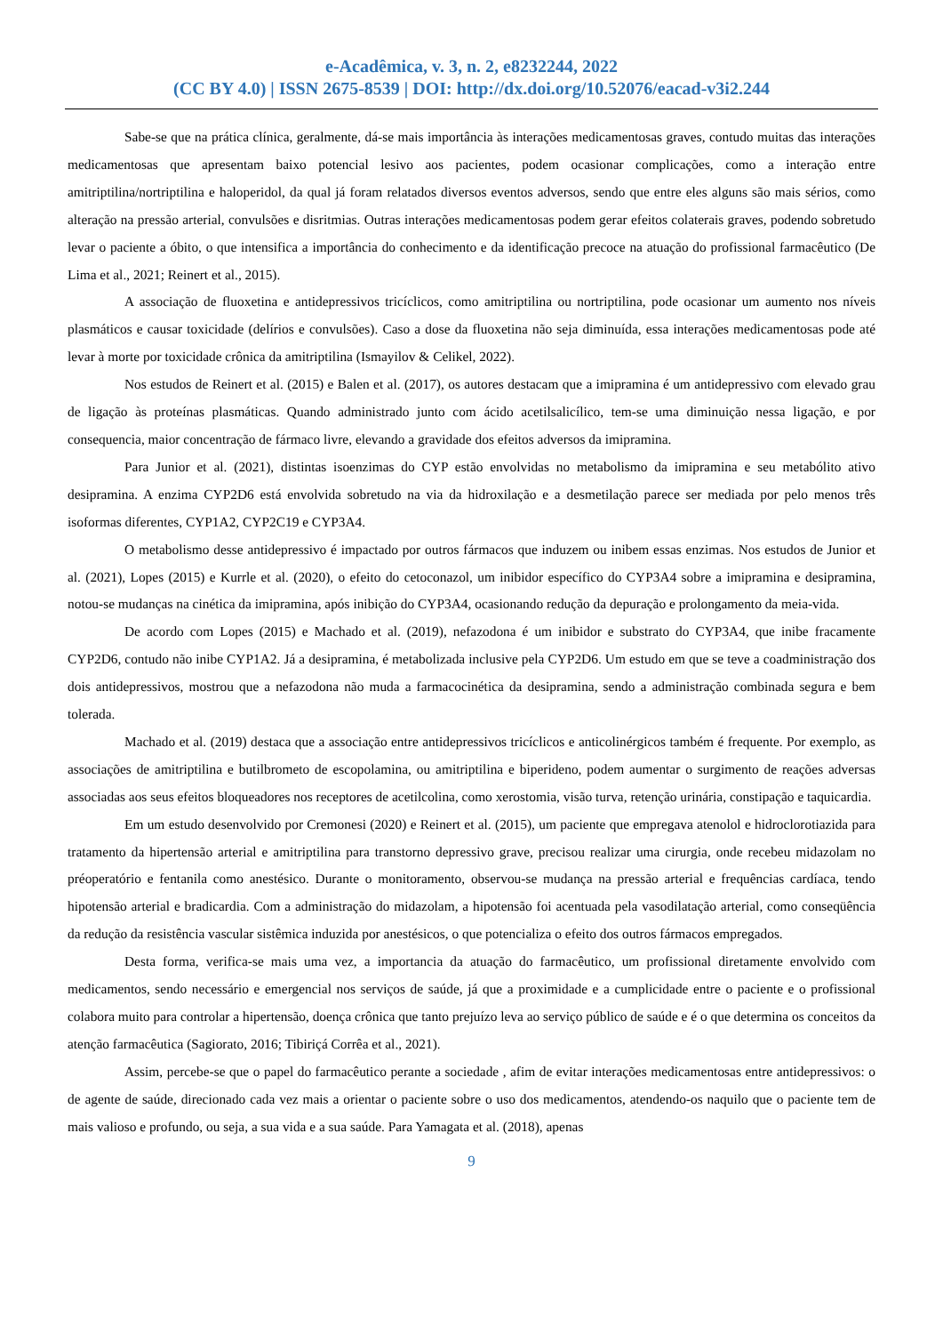e-Acadêmica, v. 3, n. 2, e8232244, 2022
(CC BY 4.0) | ISSN 2675-8539 | DOI: http://dx.doi.org/10.52076/eacad-v3i2.244
Sabe-se que na prática clínica, geralmente, dá-se mais importância às interações medicamentosas graves, contudo muitas das interações medicamentosas que apresentam baixo potencial lesivo aos pacientes, podem ocasionar complicações, como a interação entre amitriptilina/nortriptilina e haloperidol, da qual já foram relatados diversos eventos adversos, sendo que entre eles alguns são mais sérios, como alteração na pressão arterial, convulsões e disritmias. Outras interações medicamentosas podem gerar efeitos colaterais graves, podendo sobretudo levar o paciente a óbito, o que intensifica a importância do conhecimento e da identificação precoce na atuação do profissional farmacêutico (De Lima et al., 2021; Reinert et al., 2015).
A associação de fluoxetina e antidepressivos tricíclicos, como amitriptilina ou nortriptilina, pode ocasionar um aumento nos níveis plasmáticos e causar toxicidade (delírios e convulsões). Caso a dose da fluoxetina não seja diminuída, essa interações medicamentosas pode até levar à morte por toxicidade crônica da amitriptilina (Ismayilov & Celikel, 2022).
Nos estudos de Reinert et al. (2015) e Balen et al. (2017), os autores destacam que a imipramina é um antidepressivo com elevado grau de ligação às proteínas plasmáticas. Quando administrado junto com ácido acetilsalicílico, tem-se uma diminuição nessa ligação, e por consequencia, maior concentração de fármaco livre, elevando a gravidade dos efeitos adversos da imipramina.
Para Junior et al. (2021), distintas isoenzimas do CYP estão envolvidas no metabolismo da imipramina e seu metabólito ativo desipramina. A enzima CYP2D6 está envolvida sobretudo na via da hidroxilação e a desmetilação parece ser mediada por pelo menos três isoformas diferentes, CYP1A2, CYP2C19 e CYP3A4.
O metabolismo desse antidepressivo é impactado por outros fármacos que induzem ou inibem essas enzimas. Nos estudos de Junior et al. (2021), Lopes (2015) e Kurrle et al. (2020), o efeito do cetoconazol, um inibidor específico do CYP3A4 sobre a imipramina e desipramina, notou-se mudanças na cinética da imipramina, após inibição do CYP3A4, ocasionando redução da depuração e prolongamento da meia-vida.
De acordo com Lopes (2015) e Machado et al. (2019), nefazodona é um inibidor e substrato do CYP3A4, que inibe fracamente CYP2D6, contudo não inibe CYP1A2. Já a desipramina, é metabolizada inclusive pela CYP2D6. Um estudo em que se teve a coadministração dos dois antidepressivos, mostrou que a nefazodona não muda a farmacocinética da desipramina, sendo a administração combinada segura e bem tolerada.
Machado et al. (2019) destaca que a associação entre antidepressivos tricíclicos e anticolinérgicos também é frequente. Por exemplo, as associações de amitriptilina e butilbrometo de escopolamina, ou amitriptilina e biperideno, podem aumentar o surgimento de reações adversas associadas aos seus efeitos bloqueadores nos receptores de acetilcolina, como xerostomia, visão turva, retenção urinária, constipação e taquicardia.
Em um estudo desenvolvido por Cremonesi (2020) e Reinert et al. (2015), um paciente que empregava atenolol e hidroclorotiazida para tratamento da hipertensão arterial e amitriptilina para transtorno depressivo grave, precisou realizar uma cirurgia, onde recebeu midazolam no préoperatório e fentanila como anestésico. Durante o monitoramento, observou-se mudança na pressão arterial e frequências cardíaca, tendo hipotensão arterial e bradicardia. Com a administração do midazolam, a hipotensão foi acentuada pela vasodilatação arterial, como conseqüência da redução da resistência vascular sistêmica induzida por anestésicos, o que potencializa o efeito dos outros fármacos empregados.
Desta forma, verifica-se mais uma vez, a importancia da atuação do farmacêutico, um profissional diretamente envolvido com medicamentos, sendo necessário e emergencial nos serviços de saúde, já que a proximidade e a cumplicidade entre o paciente e o profissional colabora muito para controlar a hipertensão, doença crônica que tanto prejuízo leva ao serviço público de saúde e é o que determina os conceitos da atenção farmacêutica (Sagiorato, 2016; Tibiriçá Corrêa et al., 2021).
Assim, percebe-se que o papel do farmacêutico perante a sociedade , afim de evitar interações medicamentosas entre antidepressivos: o de agente de saúde, direcionado cada vez mais a orientar o paciente sobre o uso dos medicamentos, atendendo-os naquilo que o paciente tem de mais valioso e profundo, ou seja, a sua vida e a sua saúde. Para Yamagata et al. (2018), apenas
9